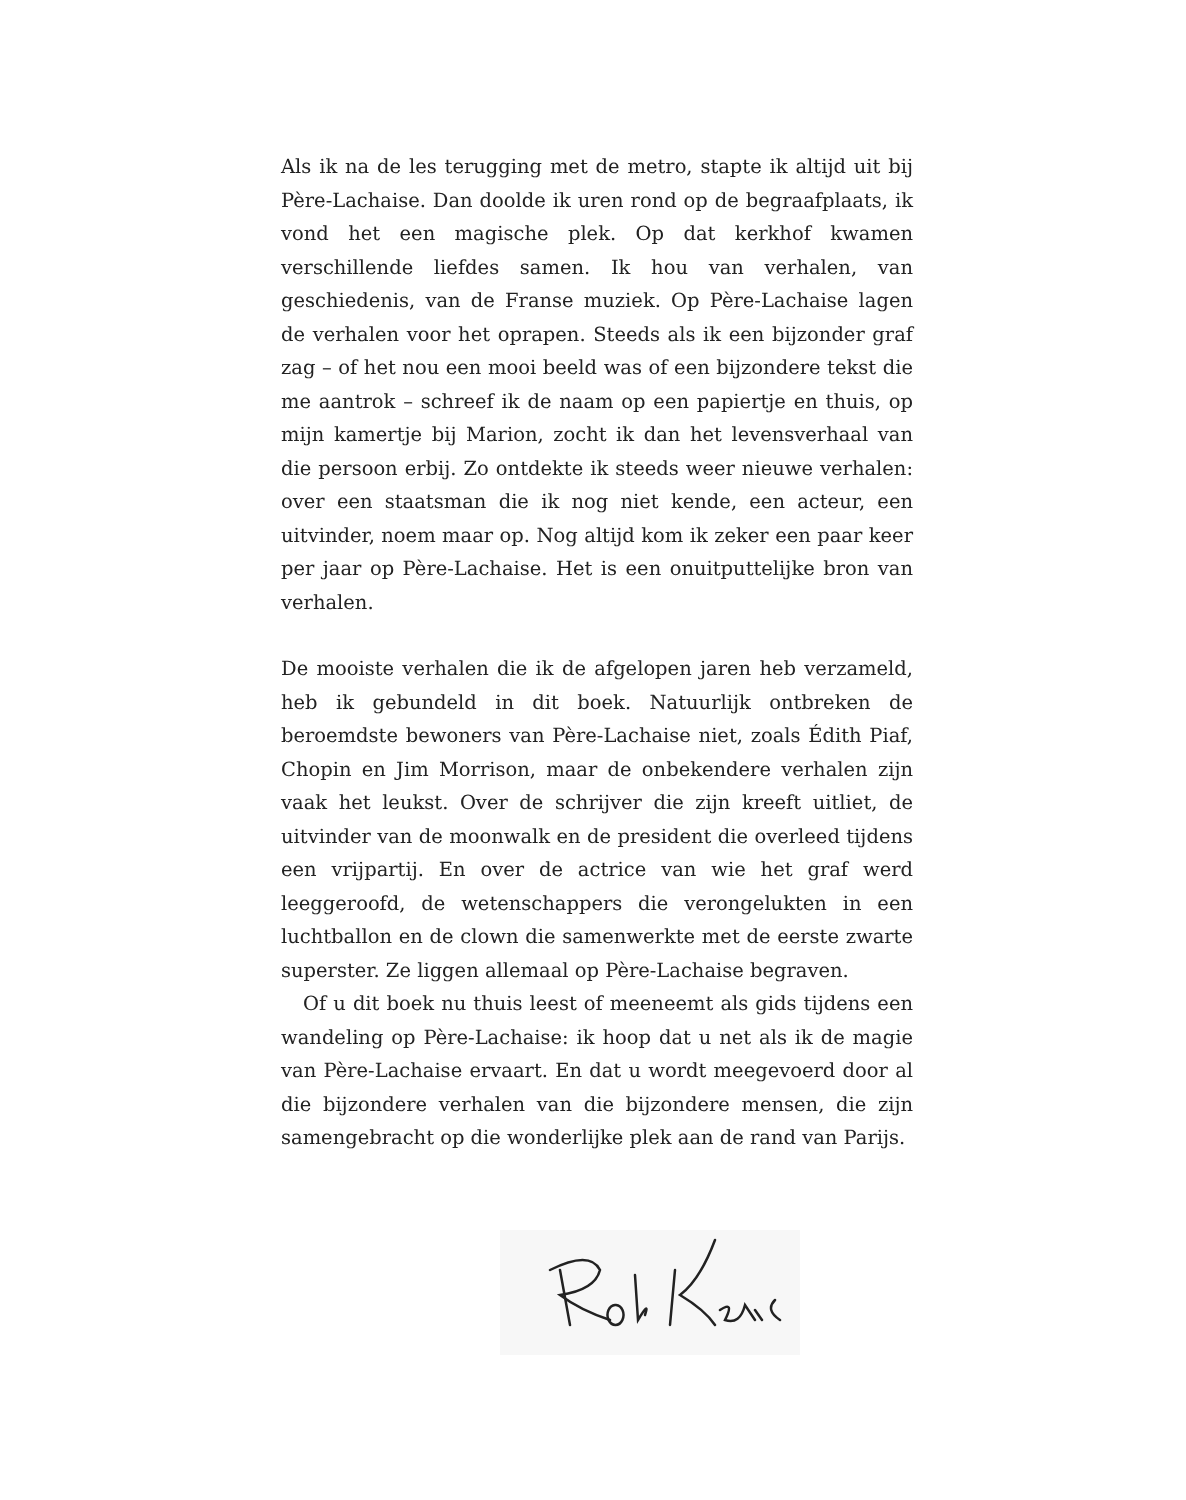Als ik na de les terugging met de metro, stapte ik altijd uit bij Père-Lachaise. Dan doolde ik uren rond op de begraafplaats, ik vond het een magische plek. Op dat kerkhof kwamen verschillende liefdes samen. Ik hou van verhalen, van geschiedenis, van de Franse muziek. Op Père-Lachaise lagen de verhalen voor het oprapen. Steeds als ik een bijzonder graf zag – of het nou een mooi beeld was of een bijzondere tekst die me aantrok – schreef ik de naam op een papiertje en thuis, op mijn kamertje bij Marion, zocht ik dan het levensverhaal van die persoon erbij. Zo ontdekte ik steeds weer nieuwe verhalen: over een staatsman die ik nog niet kende, een acteur, een uitvinder, noem maar op. Nog altijd kom ik zeker een paar keer per jaar op Père-Lachaise. Het is een onuitputtelijke bron van verhalen.
De mooiste verhalen die ik de afgelopen jaren heb verzameld, heb ik gebundeld in dit boek. Natuurlijk ontbreken de beroemdste bewoners van Père-Lachaise niet, zoals Édith Piaf, Chopin en Jim Morrison, maar de onbekendere verhalen zijn vaak het leukst. Over de schrijver die zijn kreeft uitliet, de uitvinder van de moonwalk en de president die overleed tijdens een vrijpartij. En over de actrice van wie het graf werd leeggeroofd, de wetenschappers die verongelukten in een luchtballon en de clown die samenwerkte met de eerste zwarte superster. Ze liggen allemaal op Père-Lachaise begraven.
Of u dit boek nu thuis leest of meeneemt als gids tijdens een wandeling op Père-Lachaise: ik hoop dat u net als ik de magie van Père-Lachaise ervaart. En dat u wordt meegevoerd door al die bijzondere verhalen van die bijzondere mensen, die zijn samengebracht op die wonderlijke plek aan de rand van Parijs.